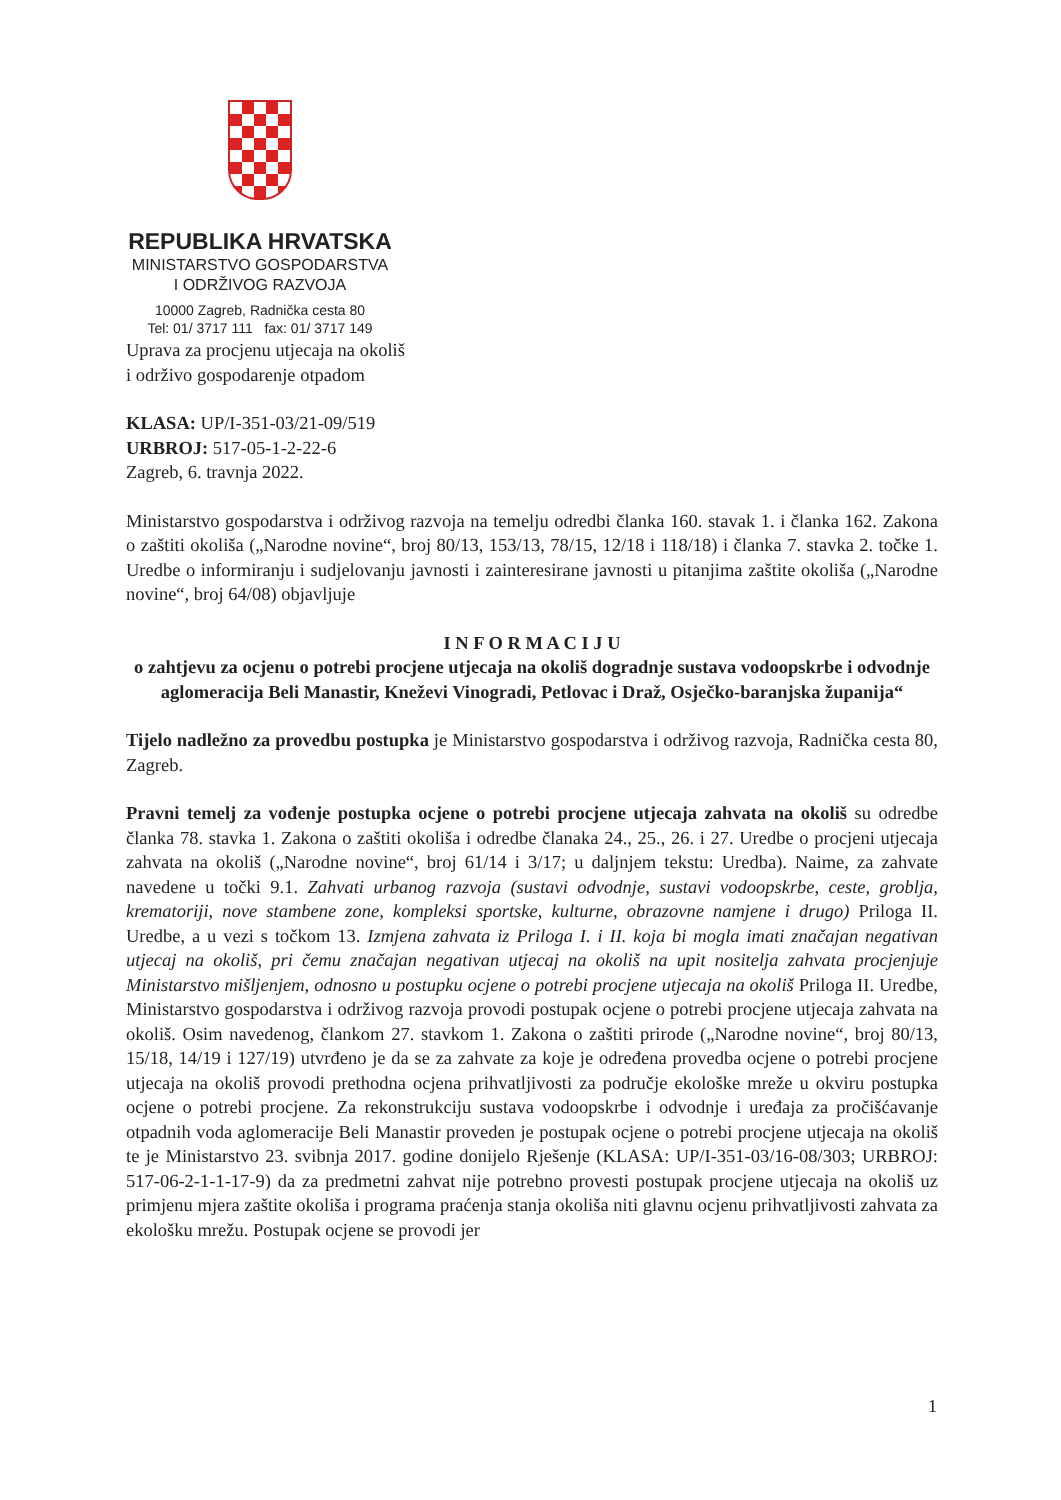REPUBLIKA HRVATSKA
MINISTARSTVO GOSPODARSTVA
I ODRŽIVOG RAZVOJA
10000 Zagreb, Radnička cesta 80
Tel: 01/ 3717 111 fax: 01/ 3717 149
Uprava za procjenu utjecaja na okoliš
i održivo gospodarenje otpadom
KLASA: UP/I-351-03/21-09/519
URBROJ: 517-05-1-2-22-6
Zagreb, 6. travnja 2022.
Ministarstvo gospodarstva i održivog razvoja na temelju odredbi članka 160. stavak 1. i članka 162. Zakona o zaštiti okoliša („Narodne novine“, broj 80/13, 153/13, 78/15, 12/18 i 118/18) i članka 7. stavka 2. točke 1. Uredbe o informiranju i sudjelovanju javnosti i zainteresirane javnosti u pitanjima zaštite okoliša („Narodne novine“, broj 64/08) objavljuje
I N F O R M A C I J U
o zahtjevu za ocjenu o potrebi procjene utjecaja na okoliš dogradnje sustava vodoopskrbe i odvodnje aglomeracija Beli Manastir, Kneževi Vinogradi, Petlovac i Draž, Osječko-baranjska županija“
Tijelo nadležno za provedbu postupka je Ministarstvo gospodarstva i održivog razvoja, Radnička cesta 80, Zagreb.
Pravni temelj za vođenje postupka ocjene o potrebi procjene utjecaja zahvata na okoliš su odredbe članka 78. stavka 1. Zakona o zaštiti okoliša i odredbe članaka 24., 25., 26. i 27. Uredbe o procjeni utjecaja zahvata na okoliš („Narodne novine“, broj 61/14 i 3/17; u daljnjem tekstu: Uredba). Naime, za zahvate navedene u točki 9.1. Zahvati urbanog razvoja (sustavi odvodnje, sustavi vodoopskrbe, ceste, groblja, krematoriji, nove stambene zone, kompleksi sportske, kulturne, obrazovne namjene i drugo) Priloga II. Uredbe, a u vezi s točkom 13. Izmjena zahvata iz Priloga I. i II. koja bi mogla imati značajan negativan utjecaj na okoliš, pri čemu značajan negativan utjecaj na okoliš na upit nositelja zahvata procjenjuje Ministarstvo mišljenjem, odnosno u postupku ocjene o potrebi procjene utjecaja na okoliš Priloga II. Uredbe, Ministarstvo gospodarstva i održivog razvoja provodi postupak ocjene o potrebi procjene utjecaja zahvata na okoliš. Osim navedenog, člankom 27. stavkom 1. Zakona o zaštiti prirode („Narodne novine“, broj 80/13, 15/18, 14/19 i 127/19) utvrđeno je da se za zahvate za koje je određena provedba ocjene o potrebi procjene utjecaja na okoliš provodi prethodna ocjena prihvatljivosti za područje ekološke mreže u okviru postupka ocjene o potrebi procjene. Za rekonstrukciju sustava vodoopskrbe i odvodnje i uređaja za pročišćavanje otpadnih voda aglomeracije Beli Manastir proveden je postupak ocjene o potrebi procjene utjecaja na okoliš te je Ministarstvo 23. svibnja 2017. godine donijelo Rješenje (KLASA: UP/I-351-03/16-08/303; URBROJ: 517-06-2-1-1-17-9) da za predmetni zahvat nije potrebno provesti postupak procjene utjecaja na okoliš uz primjenu mjera zaštite okoliša i programa praćenja stanja okoliša niti glavnu ocjenu prihvatljivosti zahvata za ekološku mrežu. Postupak ocjene se provodi jer
1